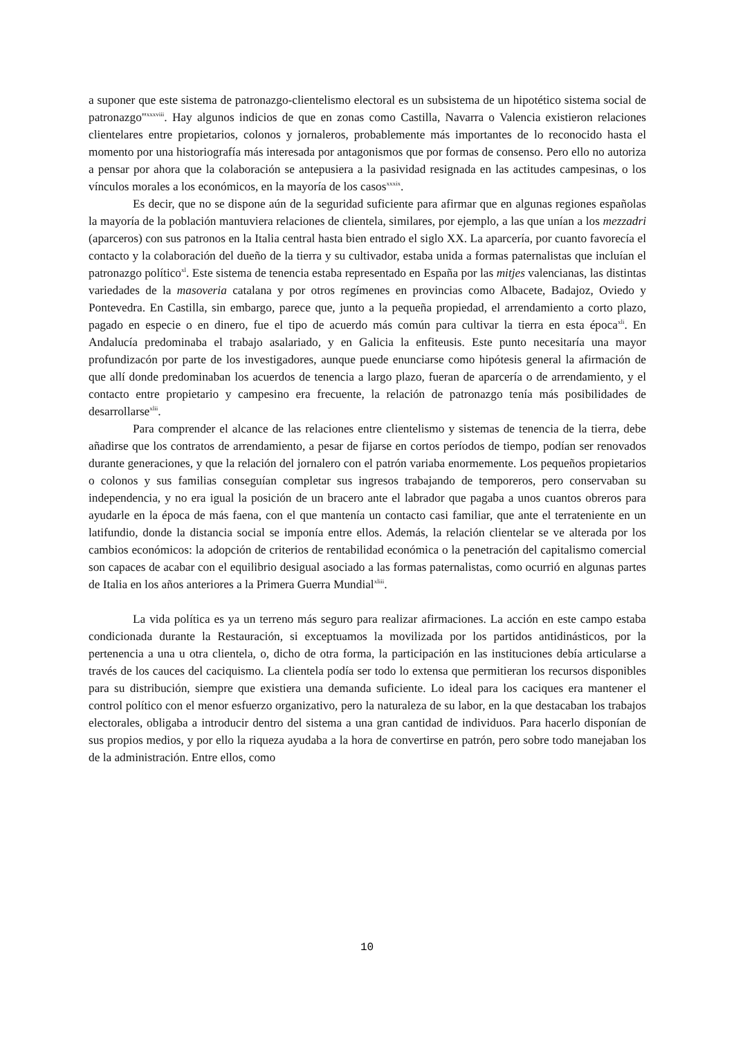a suponer que este sistema de patronazgo-clientelismo electoral es un subsistema de un hipotético sistema social de patronazgo"<sup>xxxviii</sup>. Hay algunos indicios de que en zonas como Castilla, Navarra o Valencia existieron relaciones clientelares entre propietarios, colonos y jornaleros, probablemente más importantes de lo reconocido hasta el momento por una historiografía más interesada por antagonismos que por formas de consenso. Pero ello no autoriza a pensar por ahora que la colaboración se antepusiera a la pasividad resignada en las actitudes campesinas, o los vínculos morales a los económicos, en la mayoría de los casos<sup>xxxix</sup>.
Es decir, que no se dispone aún de la seguridad suficiente para afirmar que en algunas regiones españolas la mayoría de la población mantuviera relaciones de clientela, similares, por ejemplo, a las que unían a los mezzadri (aparceros) con sus patronos en la Italia central hasta bien entrado el siglo XX. La aparcería, por cuanto favorecía el contacto y la colaboración del dueño de la tierra y su cultivador, estaba unida a formas paternalistas que incluían el patronazgo político<sup>xl</sup>. Este sistema de tenencia estaba representado en España por las mitjes valencianas, las distintas variedades de la masoveria catalana y por otros regímenes en provincias como Albacete, Badajoz, Oviedo y Pontevedra. En Castilla, sin embargo, parece que, junto a la pequeña propiedad, el arrendamiento a corto plazo, pagado en especie o en dinero, fue el tipo de acuerdo más común para cultivar la tierra en esta época<sup>xli</sup>. En Andalucía predominaba el trabajo asalariado, y en Galicia la enfiteusis. Este punto necesitaría una mayor profundizacón por parte de los investigadores, aunque puede enunciarse como hipótesis general la afirmación de que allí donde predominaban los acuerdos de tenencia a largo plazo, fueran de aparcería o de arrendamiento, y el contacto entre propietario y campesino era frecuente, la relación de patronazgo tenía más posibilidades de desarrollarse<sup>xlii</sup>.
Para comprender el alcance de las relaciones entre clientelismo y sistemas de tenencia de la tierra, debe añadirse que los contratos de arrendamiento, a pesar de fijarse en cortos períodos de tiempo, podían ser renovados durante generaciones, y que la relación del jornalero con el patrón variaba enormemente. Los pequeños propietarios o colonos y sus familias conseguían completar sus ingresos trabajando de temporeros, pero conservaban su independencia, y no era igual la posición de un bracero ante el labrador que pagaba a unos cuantos obreros para ayudarle en la época de más faena, con el que mantenía un contacto casi familiar, que ante el terrateniente en un latifundio, donde la distancia social se imponía entre ellos. Además, la relación clientelar se ve alterada por los cambios económicos: la adopción de criterios de rentabilidad económica o la penetración del capitalismo comercial son capaces de acabar con el equilibrio desigual asociado a las formas paternalistas, como ocurrió en algunas partes de Italia en los años anteriores a la Primera Guerra Mundial<sup>xliii</sup>.
La vida política es ya un terreno más seguro para realizar afirmaciones. La acción en este campo estaba condicionada durante la Restauración, si exceptuamos la movilizada por los partidos antidinásticos, por la pertenencia a una u otra clientela, o, dicho de otra forma, la participación en las instituciones debía articularse a través de los cauces del caciquismo. La clientela podía ser todo lo extensa que permitieran los recursos disponibles para su distribución, siempre que existiera una demanda suficiente. Lo ideal para los caciques era mantener el control político con el menor esfuerzo organizativo, pero la naturaleza de su labor, en la que destacaban los trabajos electorales, obligaba a introducir dentro del sistema a una gran cantidad de individuos. Para hacerlo disponían de sus propios medios, y por ello la riqueza ayudaba a la hora de convertirse en patrón, pero sobre todo manejaban los de la administración. Entre ellos, como
10